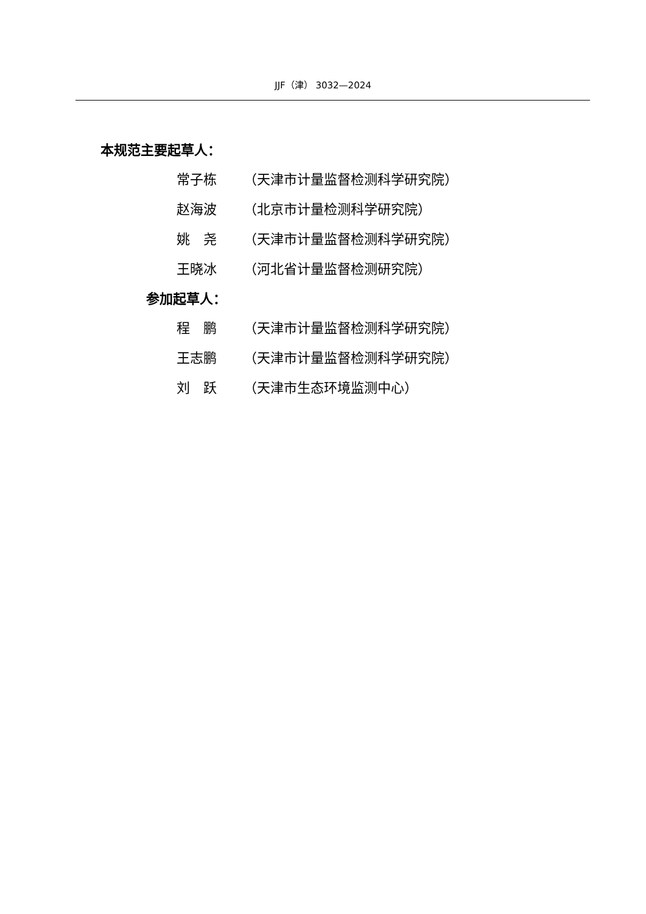JJF（津） 3032—2024
本规范主要起草人：
常子栋 （天津市计量监督检测科学研究院）
赵海波 （北京市计量检测科学研究院）
姚　尧 （天津市计量监督检测科学研究院）
王晓冰 （河北省计量监督检测研究院）
参加起草人：
程　鹏 （天津市计量监督检测科学研究院）
王志鹏 （天津市计量监督检测科学研究院）
刘　跃 （天津市生态环境监测中心）